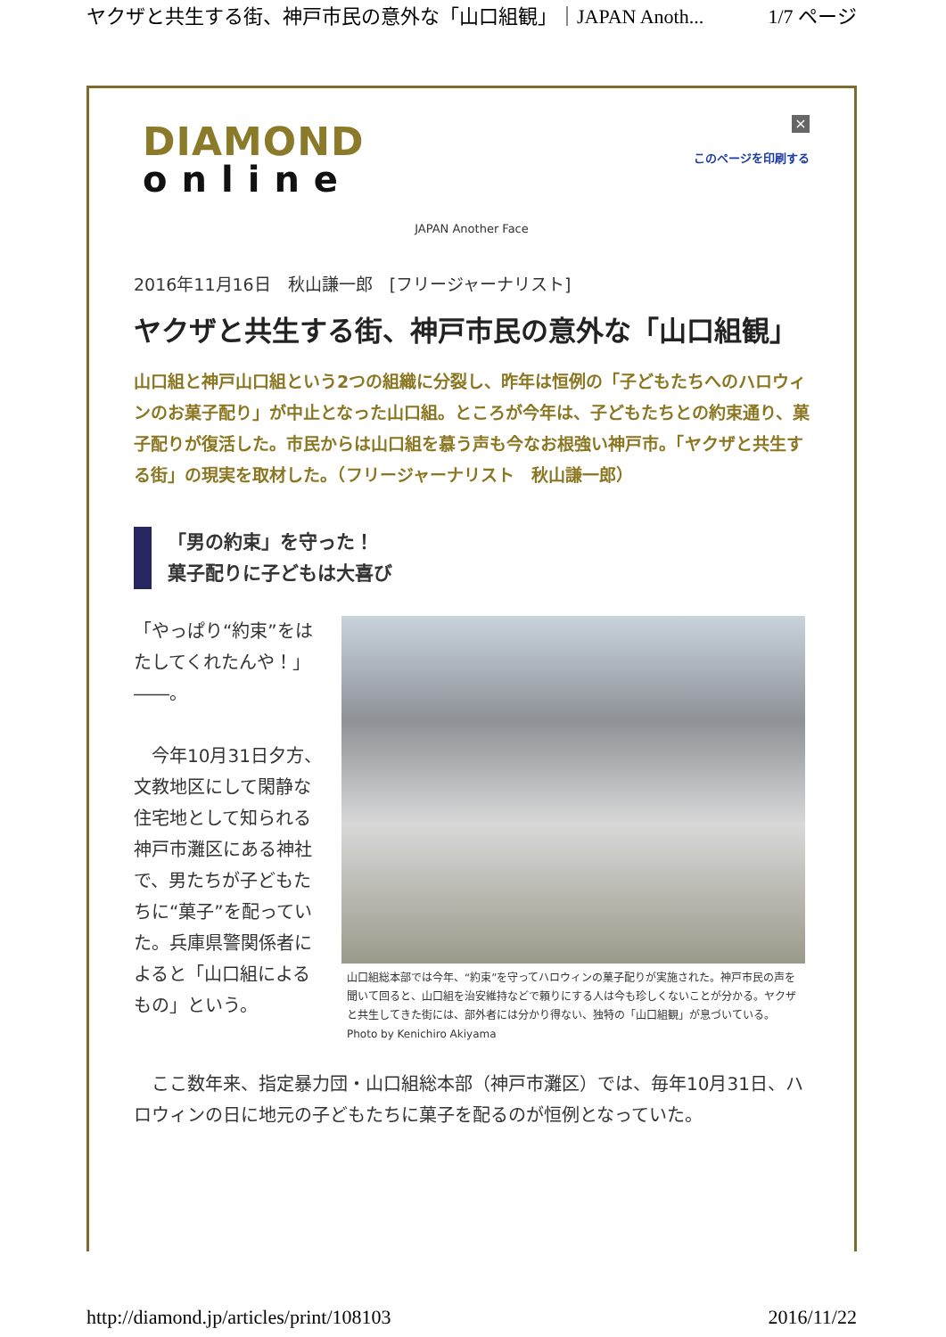ヤクザと共生する街、神戸市民の意外な「山口組観」｜JAPAN Anoth... 1/7 ページ
DIAMOND
online
×
このページを印刷する
JAPAN Another Face
2016年11月16日　秋山謙一郎　[フリージャーナリスト]
ヤクザと共生する街、神戸市民の意外な「山口組観」
山口組と神戸山口組という2つの組織に分裂し、昨年は恒例の「子どもたちへのハロウィンのお菓子配り」が中止となった山口組。ところが今年は、子どもたちとの約束通り、菓子配りが復活した。市民からは山口組を慕う声も今なお根強い神戸市。「ヤクザと共生する街」の現実を取材した。（フリージャーナリスト　秋山謙一郎）
「男の約束」を守った！
菓子配りに子どもは大喜び
「やっぱり“約束”をはたしてくれたんや！」――。
　今年10月31日夕方、文教地区にして閑静な住宅地として知られる神戸市灘区にある神社で、男たちが子どもたちに“菓子”を配っていた。兵庫県警関係者によると「山口組によるもの」という。
山口組総本部では今年、“約束”を守ってハロウィンの菓子配りが実施された。神戸市民の声を聞いて回ると、山口組を治安維持などで頼りにする人は今も珍しくないことが分かる。ヤクザと共生してきた街には、部外者には分かり得ない、独特の「山口組観」が息づいている。　Photo by Kenichiro Akiyama
　ここ数年来、指定暴力団・山口組総本部（神戸市灘区）では、毎年10月31日、ハロウィンの日に地元の子どもたちに菓子を配るのが恒例となっていた。
http://diamond.jp/articles/print/108103 2016/11/22